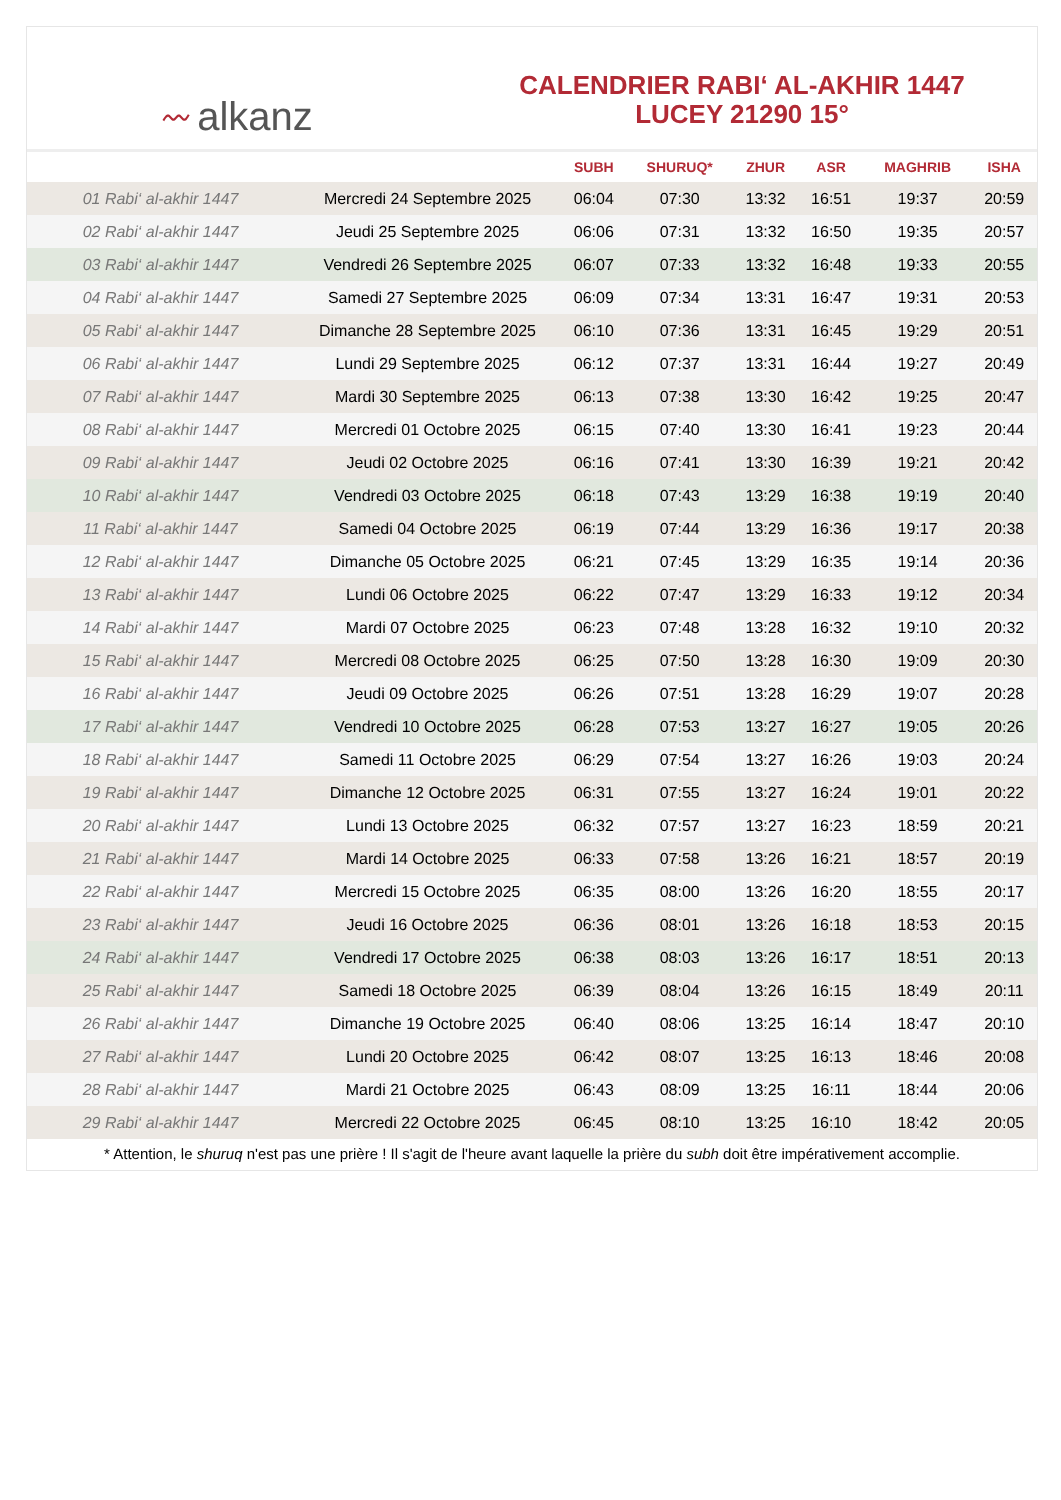〰 alkanz
CALENDRIER RABI‘ AL-AKHIR 1447
LUCEY 21290 15°
| | | SUBH | SHURUQ* | ZHUR | ASR | MAGHRIB | ISHA |
| --- | --- | --- | --- | --- | --- | --- | --- |
| 01 Rabi‘ al-akhir 1447 | Mercredi 24 Septembre 2025 | 06:04 | 07:30 | 13:32 | 16:51 | 19:37 | 20:59 |
| 02 Rabi‘ al-akhir 1447 | Jeudi 25 Septembre 2025 | 06:06 | 07:31 | 13:32 | 16:50 | 19:35 | 20:57 |
| 03 Rabi‘ al-akhir 1447 | Vendredi 26 Septembre 2025 | 06:07 | 07:33 | 13:32 | 16:48 | 19:33 | 20:55 |
| 04 Rabi‘ al-akhir 1447 | Samedi 27 Septembre 2025 | 06:09 | 07:34 | 13:31 | 16:47 | 19:31 | 20:53 |
| 05 Rabi‘ al-akhir 1447 | Dimanche 28 Septembre 2025 | 06:10 | 07:36 | 13:31 | 16:45 | 19:29 | 20:51 |
| 06 Rabi‘ al-akhir 1447 | Lundi 29 Septembre 2025 | 06:12 | 07:37 | 13:31 | 16:44 | 19:27 | 20:49 |
| 07 Rabi‘ al-akhir 1447 | Mardi 30 Septembre 2025 | 06:13 | 07:38 | 13:30 | 16:42 | 19:25 | 20:47 |
| 08 Rabi‘ al-akhir 1447 | Mercredi 01 Octobre 2025 | 06:15 | 07:40 | 13:30 | 16:41 | 19:23 | 20:44 |
| 09 Rabi‘ al-akhir 1447 | Jeudi 02 Octobre 2025 | 06:16 | 07:41 | 13:30 | 16:39 | 19:21 | 20:42 |
| 10 Rabi‘ al-akhir 1447 | Vendredi 03 Octobre 2025 | 06:18 | 07:43 | 13:29 | 16:38 | 19:19 | 20:40 |
| 11 Rabi‘ al-akhir 1447 | Samedi 04 Octobre 2025 | 06:19 | 07:44 | 13:29 | 16:36 | 19:17 | 20:38 |
| 12 Rabi‘ al-akhir 1447 | Dimanche 05 Octobre 2025 | 06:21 | 07:45 | 13:29 | 16:35 | 19:14 | 20:36 |
| 13 Rabi‘ al-akhir 1447 | Lundi 06 Octobre 2025 | 06:22 | 07:47 | 13:29 | 16:33 | 19:12 | 20:34 |
| 14 Rabi‘ al-akhir 1447 | Mardi 07 Octobre 2025 | 06:23 | 07:48 | 13:28 | 16:32 | 19:10 | 20:32 |
| 15 Rabi‘ al-akhir 1447 | Mercredi 08 Octobre 2025 | 06:25 | 07:50 | 13:28 | 16:30 | 19:09 | 20:30 |
| 16 Rabi‘ al-akhir 1447 | Jeudi 09 Octobre 2025 | 06:26 | 07:51 | 13:28 | 16:29 | 19:07 | 20:28 |
| 17 Rabi‘ al-akhir 1447 | Vendredi 10 Octobre 2025 | 06:28 | 07:53 | 13:27 | 16:27 | 19:05 | 20:26 |
| 18 Rabi‘ al-akhir 1447 | Samedi 11 Octobre 2025 | 06:29 | 07:54 | 13:27 | 16:26 | 19:03 | 20:24 |
| 19 Rabi‘ al-akhir 1447 | Dimanche 12 Octobre 2025 | 06:31 | 07:55 | 13:27 | 16:24 | 19:01 | 20:22 |
| 20 Rabi‘ al-akhir 1447 | Lundi 13 Octobre 2025 | 06:32 | 07:57 | 13:27 | 16:23 | 18:59 | 20:21 |
| 21 Rabi‘ al-akhir 1447 | Mardi 14 Octobre 2025 | 06:33 | 07:58 | 13:26 | 16:21 | 18:57 | 20:19 |
| 22 Rabi‘ al-akhir 1447 | Mercredi 15 Octobre 2025 | 06:35 | 08:00 | 13:26 | 16:20 | 18:55 | 20:17 |
| 23 Rabi‘ al-akhir 1447 | Jeudi 16 Octobre 2025 | 06:36 | 08:01 | 13:26 | 16:18 | 18:53 | 20:15 |
| 24 Rabi‘ al-akhir 1447 | Vendredi 17 Octobre 2025 | 06:38 | 08:03 | 13:26 | 16:17 | 18:51 | 20:13 |
| 25 Rabi‘ al-akhir 1447 | Samedi 18 Octobre 2025 | 06:39 | 08:04 | 13:26 | 16:15 | 18:49 | 20:11 |
| 26 Rabi‘ al-akhir 1447 | Dimanche 19 Octobre 2025 | 06:40 | 08:06 | 13:25 | 16:14 | 18:47 | 20:10 |
| 27 Rabi‘ al-akhir 1447 | Lundi 20 Octobre 2025 | 06:42 | 08:07 | 13:25 | 16:13 | 18:46 | 20:08 |
| 28 Rabi‘ al-akhir 1447 | Mardi 21 Octobre 2025 | 06:43 | 08:09 | 13:25 | 16:11 | 18:44 | 20:06 |
| 29 Rabi‘ al-akhir 1447 | Mercredi 22 Octobre 2025 | 06:45 | 08:10 | 13:25 | 16:10 | 18:42 | 20:05 |
* Attention, le shuruq n'est pas une prière ! Il s'agit de l'heure avant laquelle la prière du subh doit être impérativement accomplie.